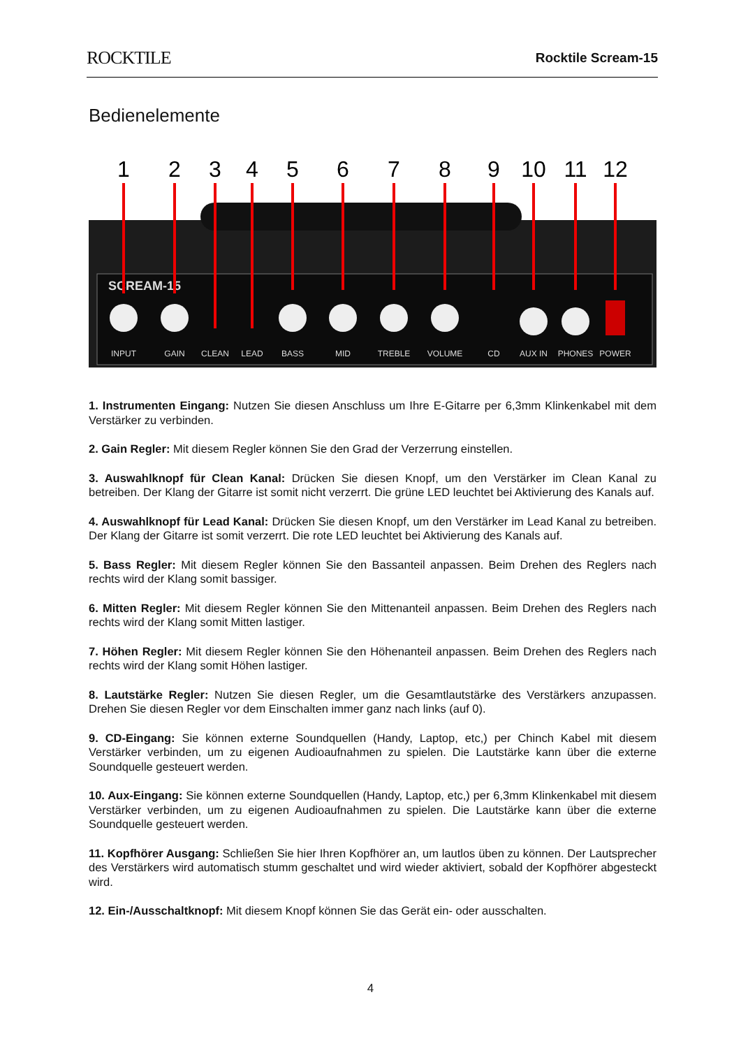ROCKTILE Rocktile Scream-15
Bedienelemente
1
2
3
4
5
6
7
8
9
10
11
12
INPUT
GAIN
CLEAN
LEAD
BASS
MID
TREBLE
VOLUME
CD
AUX IN
PHONES
POWER
SCREAM-15
1. Instrumenten Eingang: Nutzen Sie diesen Anschluss um Ihre E-Gitarre per 6,3mm Klinkenkabel mit dem Verstärker zu verbinden.
2. Gain Regler: Mit diesem Regler können Sie den Grad der Verzerrung einstellen.
3. Auswahlknopf für Clean Kanal: Drücken Sie diesen Knopf, um den Verstärker im Clean Kanal zu betreiben. Der Klang der Gitarre ist somit nicht verzerrt. Die grüne LED leuchtet bei Aktivierung des Kanals auf.
4. Auswahlknopf für Lead Kanal: Drücken Sie diesen Knopf, um den Verstärker im Lead Kanal zu betreiben. Der Klang der Gitarre ist somit verzerrt. Die rote LED leuchtet bei Aktivierung des Kanals auf.
5. Bass Regler: Mit diesem Regler können Sie den Bassanteil anpassen. Beim Drehen des Reglers nach rechts wird der Klang somit bassiger.
6. Mitten Regler: Mit diesem Regler können Sie den Mittenanteil anpassen. Beim Drehen des Reglers nach rechts wird der Klang somit Mitten lastiger.
7. Höhen Regler: Mit diesem Regler können Sie den Höhenanteil anpassen. Beim Drehen des Reglers nach rechts wird der Klang somit Höhen lastiger.
8. Lautstärke Regler: Nutzen Sie diesen Regler, um die Gesamtlautstärke des Verstärkers anzupassen. Drehen Sie diesen Regler vor dem Einschalten immer ganz nach links (auf 0).
9. CD-Eingang: Sie können externe Soundquellen (Handy, Laptop, etc,) per Chinch Kabel mit diesem Verstärker verbinden, um zu eigenen Audioaufnahmen zu spielen. Die Lautstärke kann über die externe Soundquelle gesteuert werden.
10. Aux-Eingang: Sie können externe Soundquellen (Handy, Laptop, etc,) per 6,3mm Klinkenkabel mit diesem Verstärker verbinden, um zu eigenen Audioaufnahmen zu spielen. Die Lautstärke kann über die externe Soundquelle gesteuert werden.
11. Kopfhörer Ausgang: Schließen Sie hier Ihren Kopfhörer an, um lautlos üben zu können. Der Lautsprecher des Verstärkers wird automatisch stumm geschaltet und wird wieder aktiviert, sobald der Kopfhörer abgesteckt wird.
12. Ein-/Ausschaltknopf: Mit diesem Knopf können Sie das Gerät ein- oder ausschalten.
4